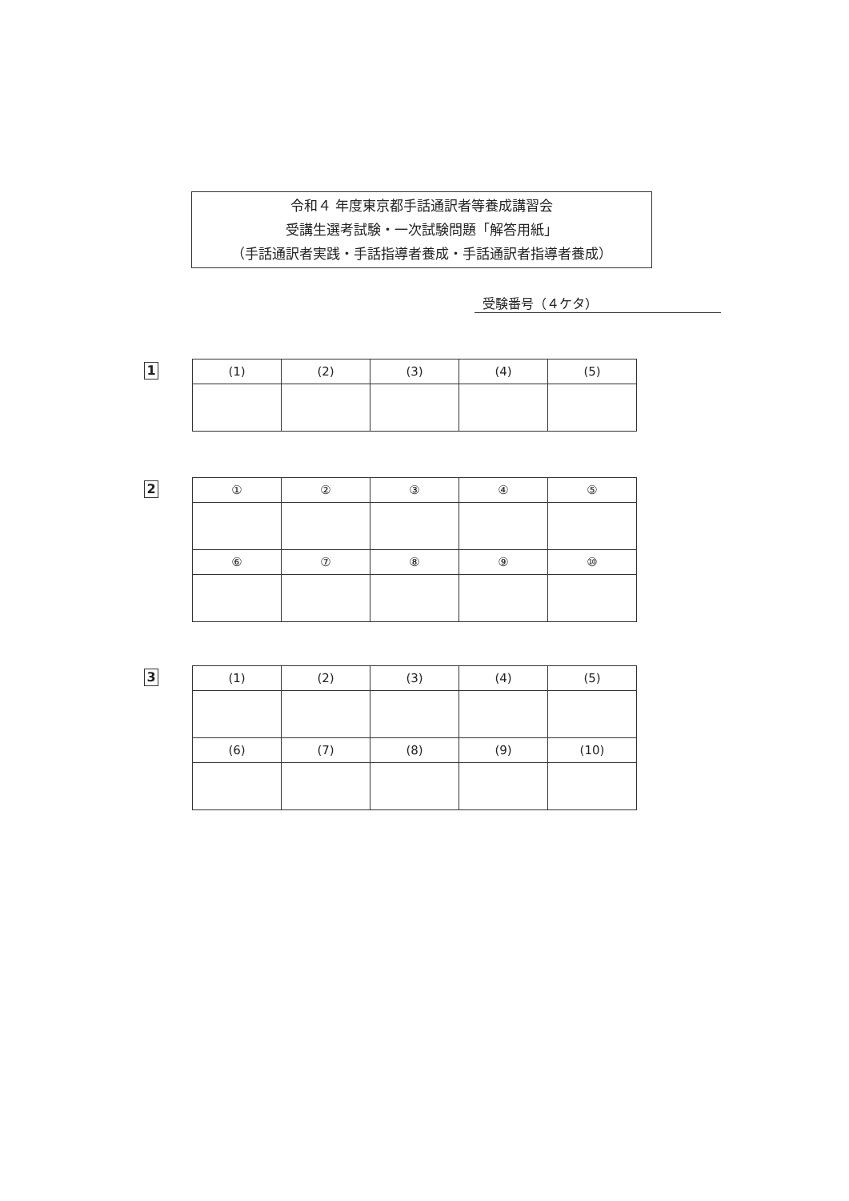令和４ 年度東京都手話通訳者等養成講習会
受講生選考試験・一次試験問題「解答用紙」
（手話通訳者実践・手話指導者養成・手話通訳者指導者養成）
受験番号（４ケタ）
1
| (1) | (2) | (3) | (4) | (5) |
2
| ① | ② | ③ | ④ | ⑤ |
| ⑥ | ⑦ | ⑧ | ⑨ | ⑩ |
3
| (1) | (2) | (3) | (4) | (5) |
| (6) | (7) | (8) | (9) | (10) |